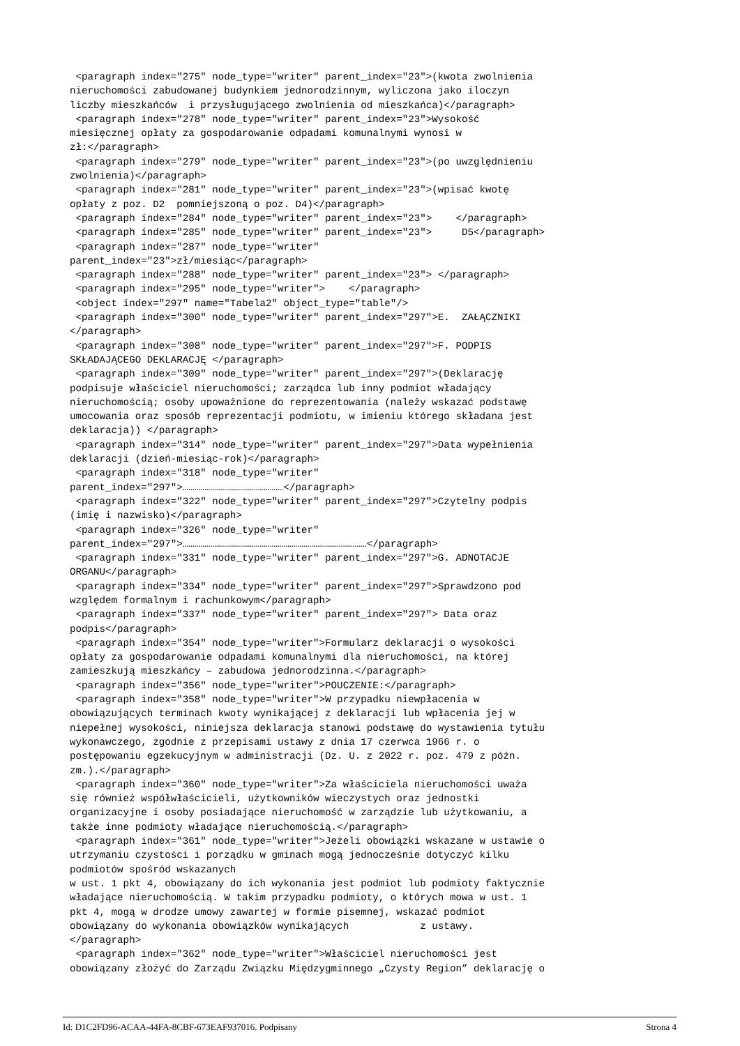<paragraph index="275" node_type="writer" parent_index="23">(kwota zwolnienia
nieruchomości zabudowanej budynkiem jednorodzinnym, wyliczona jako iloczyn
liczby mieszkańców  i przysługującego zwolnienia od mieszkańca)</paragraph>
 <paragraph index="278" node_type="writer" parent_index="23">Wysokość
miesięcznej opłaty za gospodarowanie odpadami komunalnymi wynosi w
zł:</paragraph>
 <paragraph index="279" node_type="writer" parent_index="23">(po uwzględnieniu
zwolnienia)</paragraph>
 <paragraph index="281" node_type="writer" parent_index="23">(wpisać kwotę
opłaty z poz. D2  pomniejszoną o poz. D4)</paragraph>
 <paragraph index="284" node_type="writer" parent_index="23">    </paragraph>
 <paragraph index="285" node_type="writer" parent_index="23">     D5</paragraph>
 <paragraph index="287" node_type="writer"
parent_index="23">zł/miesiąc</paragraph>
 <paragraph index="288" node_type="writer" parent_index="23"> </paragraph>
 <paragraph index="295" node_type="writer">    </paragraph>
 <object index="297" name="Tabela2" object_type="table"/>
 <paragraph index="300" node_type="writer" parent_index="297">E.  ZAŁĄCZNIKI
</paragraph>
 <paragraph index="308" node_type="writer" parent_index="297">F. PODPIS
SKŁADAJĄCEGO DEKLARACJĘ </paragraph>
 <paragraph index="309" node_type="writer" parent_index="297">(Deklarację
podpisuje właściciel nieruchomości; zarządca lub inny podmiot władający
nieruchomością; osoby upoważnione do reprezentowania (należy wskazać podstawę
umocowania oraz sposób reprezentacji podmiotu, w imieniu którego składana jest
deklaracja)) </paragraph>
 <paragraph index="314" node_type="writer" parent_index="297">Data wypełnienia
deklaracji (dzień-miesiąc-rok)</paragraph>
 <paragraph index="318" node_type="writer"
parent_index="297">……………………………………………</paragraph>
 <paragraph index="322" node_type="writer" parent_index="297">Czytelny podpis
(imię i nazwisko)</paragraph>
 <paragraph index="326" node_type="writer"
parent_index="297">…………………………………………………………………………………</paragraph>
 <paragraph index="331" node_type="writer" parent_index="297">G. ADNOTACJE
ORGANU</paragraph>
 <paragraph index="334" node_type="writer" parent_index="297">Sprawdzono pod
względem formalnym i rachunkowym</paragraph>
 <paragraph index="337" node_type="writer" parent_index="297"> Data oraz
podpis</paragraph>
 <paragraph index="354" node_type="writer">Formularz deklaracji o wysokości
opłaty za gospodarowanie odpadami komunalnymi dla nieruchomości, na której
zamieszkują mieszkańcy – zabudowa jednorodzinna.</paragraph>
 <paragraph index="356" node_type="writer">POUCZENIE:</paragraph>
 <paragraph index="358" node_type="writer">W przypadku niewpłacenia w
obowiązujących terminach kwoty wynikającej z deklaracji lub wpłacenia jej w
niepełnej wysokości, niniejsza deklaracja stanowi podstawę do wystawienia tytułu
wykonawczego, zgodnie z przepisami ustawy z dnia 17 czerwca 1966 r. o
postępowaniu egzekucyjnym w administracji (Dz. U. z 2022 r. poz. 479 z późn.
zm.).</paragraph>
 <paragraph index="360" node_type="writer">Za właściciela nieruchomości uważa
się również współwłaścicieli, użytkowników wieczystych oraz jednostki
organizacyjne i osoby posiadające nieruchomość w zarządzie lub użytkowaniu, a
także inne podmioty władające nieruchomością.</paragraph>
 <paragraph index="361" node_type="writer">Jeżeli obowiązki wskazane w ustawie o
utrzymaniu czystości i porządku w gminach mogą jednocześnie dotyczyć kilku
podmiotów spośród wskazanych
w ust. 1 pkt 4, obowiązany do ich wykonania jest podmiot lub podmioty faktycznie
władające nieruchomością. W takim przypadku podmioty, o których mowa w ust. 1
pkt 4, mogą w drodze umowy zawartej w formie pisemnej, wskazać podmiot
obowiązany do wykonania obowiązków wynikających            z ustawy.
</paragraph>
 <paragraph index="362" node_type="writer">Właściciel nieruchomości jest
obowiązany złożyć do Zarządu Związku Międzygminnego „Czysty Region” deklarację o
Id: D1C2FD96-ACAA-44FA-8CBF-673EAF937016. Podpisany Strona 4